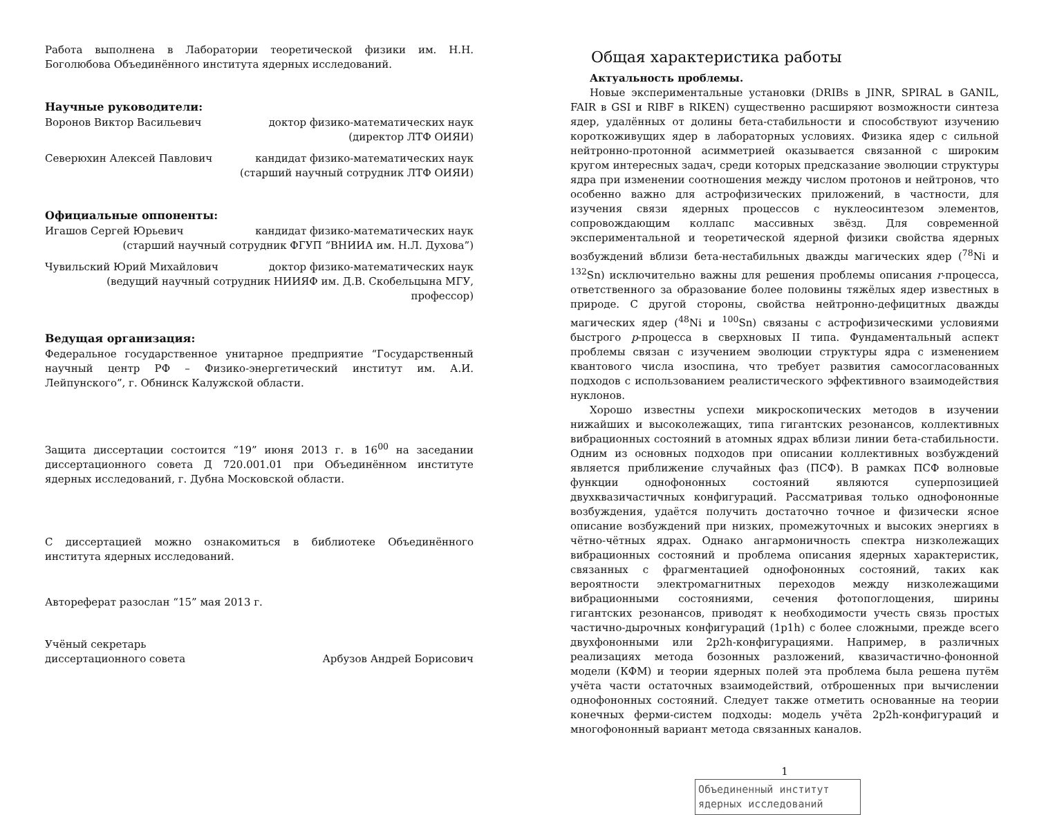Работа выполнена в Лаборатории теоретической физики им. Н.Н. Боголюбова Объединённого института ядерных исследований.
Научные руководители:
Воронов Виктор Васильевич доктор физико-математических наук
(директор ЛТФ ОИЯИ)
Северюхин Алексей Павлович кандидат физико-математических наук
(старший научный сотрудник ЛТФ ОИЯИ)
Официальные оппоненты:
Игашов Сергей Юрьевич кандидат физико-математических наук
(старший научный сотрудник ФГУП “ВНИИА им. Н.Л. Духова”)
Чувильский Юрий Михайлович доктор физико-математических наук
(ведущий научный сотрудник НИИЯФ им. Д.В. Скобельцына МГУ, профессор)
Ведущая организация:
Федеральное государственное унитарное предприятие “Государственный научный центр РФ – Физико-энергетический институт им. А.И. Лейпунского”, г. Обнинск Калужской области.
Защита диссертации состоится “19” июня 2013 г. в 16<sup>00</sup> на заседании диссертационного совета Д 720.001.01 при Объединённом институте ядерных исследований, г. Дубна Московской области.
С диссертацией можно ознакомиться в библиотеке Объединённого института ядерных исследований.
Автореферат разослан “15” мая 2013 г.
Учёный секретарь
диссертационного совета Арбузов Андрей Борисович
Общая характеристика работы
Актуальность проблемы.
Новые экспериментальные установки (DRIBs в JINR, SPIRAL в GANIL, FAIR в GSI и RIBF в RIKEN) существенно расширяют возможности синтеза ядер, удалённых от долины бета-стабильности и способствуют изучению короткоживущих ядер в лабораторных условиях. Физика ядер с сильной нейтронно-протонной асимметрией оказывается связанной с широким кругом интересных задач, среди которых предсказание эволюции структуры ядра при изменении соотношения между числом протонов и нейтронов, что особенно важно для астрофизических приложений, в частности, для изучения связи ядерных процессов с нуклеосинтезом элементов, сопровождающим коллапс массивных звёзд. Для современной экспериментальной и теоретической ядерной физики свойства ядерных возбуждений вблизи бета-нестабильных дважды магических ядер (<sup>78</sup>Ni и <sup>132</sup>Sn) исключительно важны для решения проблемы описания r-процесса, ответственного за образование более половины тяжёлых ядер известных в природе. С другой стороны, свойства нейтронно-дефицитных дважды магических ядер (<sup>48</sup>Ni и <sup>100</sup>Sn) связаны с астрофизическими условиями быстрого p-процесса в сверхновых II типа. Фундаментальный аспект проблемы связан с изучением эволюции структуры ядра с изменением квантового числа изоспина, что требует развития самосогласованных подходов с использованием реалистического эффективного взаимодействия нуклонов.
Хорошо известны успехи микроскопических методов в изучении нижайших и высоколежащих, типа гигантских резонансов, коллективных вибрационных состояний в атомных ядрах вблизи линии бета-стабильности. Одним из основных подходов при описании коллективных возбуждений является приближение случайных фаз (ПСФ). В рамках ПСФ волновые функции однофононных состояний являются суперпозицией двухквазичастичных конфигураций. Рассматривая только однофононные возбуждения, удаётся получить достаточно точное и физически ясное описание возбуждений при низких, промежуточных и высоких энергиях в чётно-чётных ядрах. Однако ангармоничность спектра низколежащих вибрационных состояний и проблема описания ядерных характеристик, связанных с фрагментацией однофононных состояний, таких как вероятности электромагнитных переходов между низколежащими вибрационными состояниями, сечения фотопоглощения, ширины гигантских резонансов, приводят к необходимости учесть связь простых частично-дырочных конфигураций (1p1h) с более сложными, прежде всего двухфононными или 2p2h-конфигурациями. Например, в различных реализациях метода бозонных разложений, квазичастично-фононной модели (КФМ) и теории ядерных полей эта проблема была решена путём учёта части остаточных взаимодействий, отброшенных при вычислении однофононных состояний. Следует также отметить основанные на теории конечных ферми-систем подходы: модель учёта 2p2h-конфигураций и многофононный вариант метода связанных каналов.
1
Объединенный институт
ядерных исследований